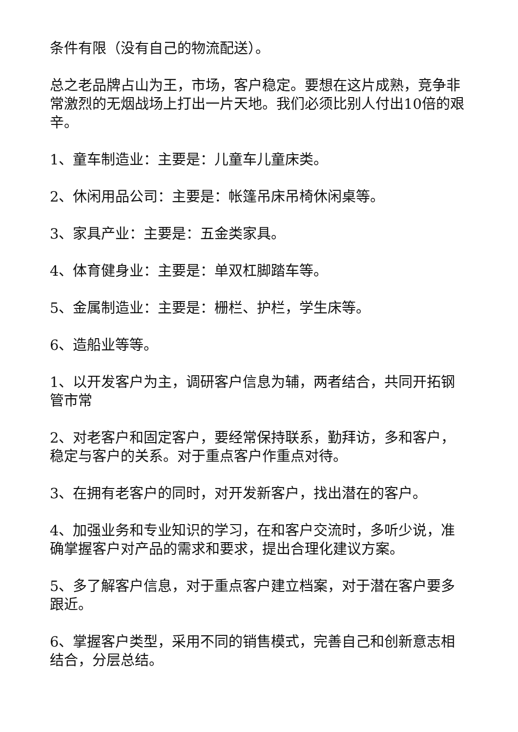条件有限（没有自己的物流配送）。
总之老品牌占山为王，市场，客户稳定。要想在这片成熟，竞争非常激烈的无烟战场上打出一片天地。我们必须比别人付出10倍的艰辛。
1、童车制造业：主要是：儿童车儿童床类。
2、休闲用品公司：主要是：帐篷吊床吊椅休闲桌等。
3、家具产业：主要是：五金类家具。
4、体育健身业：主要是：单双杠脚踏车等。
5、金属制造业：主要是：栅栏、护栏，学生床等。
6、造船业等等。
1、以开发客户为主，调研客户信息为辅，两者结合，共同开拓钢管市常
2、对老客户和固定客户，要经常保持联系，勤拜访，多和客户，稳定与客户的关系。对于重点客户作重点对待。
3、在拥有老客户的同时，对开发新客户，找出潜在的客户。
4、加强业务和专业知识的学习，在和客户交流时，多听少说，准确掌握客户对产品的需求和要求，提出合理化建议方案。
5、多了解客户信息，对于重点客户建立档案，对于潜在客户要多跟近。
6、掌握客户类型，采用不同的销售模式，完善自己和创新意志相结合，分层总结。